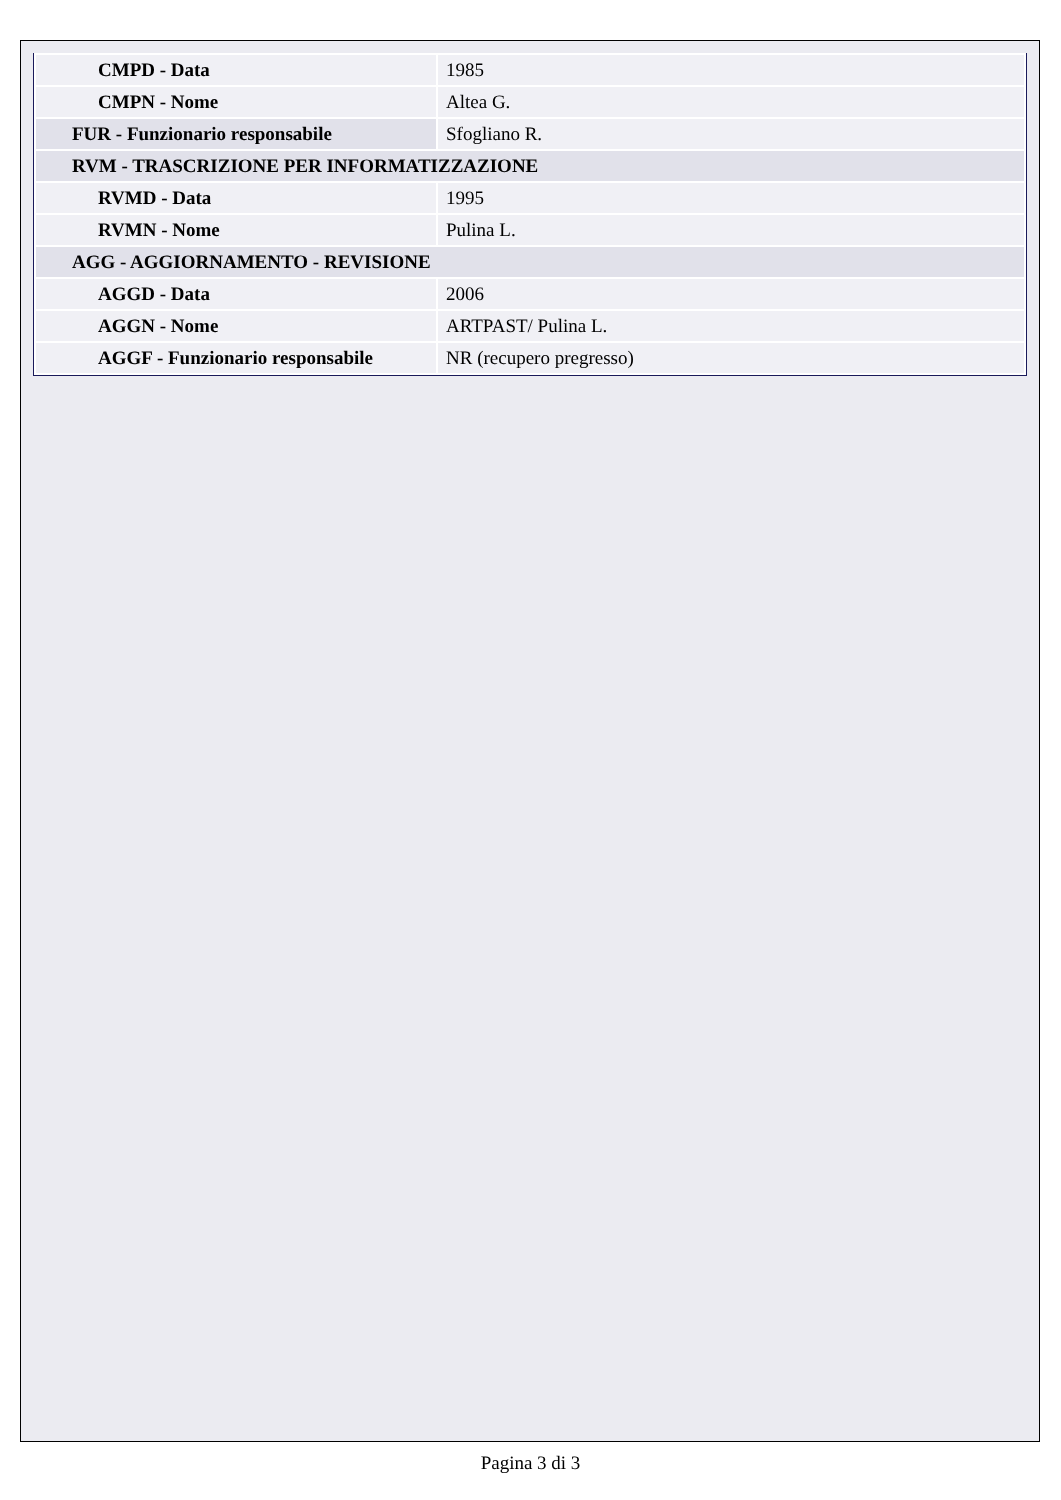| CMPD - Data | 1985 |
| CMPN - Nome | Altea G. |
| FUR - Funzionario responsabile | Sfogliano R. |
| RVM - TRASCRIZIONE PER INFORMATIZZAZIONE | |
| RVMD - Data | 1995 |
| RVMN - Nome | Pulina L. |
| AGG - AGGIORNAMENTO - REVISIONE | |
| AGGD - Data | 2006 |
| AGGN - Nome | ARTPAST/ Pulina L. |
| AGGF - Funzionario responsabile | NR (recupero pregresso) |
Pagina 3 di 3